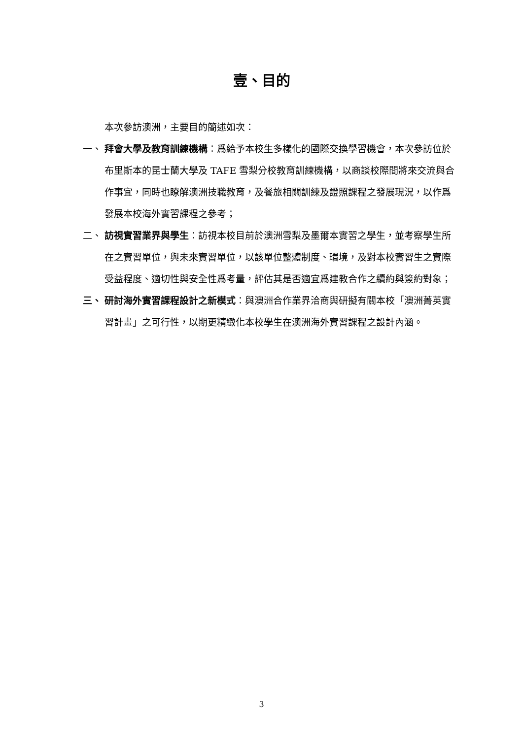壹、目的
本次參訪澳洲，主要目的簡述如次：
一、 拜會大學及教育訓練機構：爲給予本校生多樣化的國際交換學習機會，本次參訪位於布里斯本的昆士蘭大學及 TAFE 雪梨分校教育訓練機構，以商談校際間將來交流與合作事宜，同時也瞭解澳洲技職教育，及餐旅相關訓練及證照課程之發展現況，以作爲發展本校海外實習課程之參考；
二、 訪視實習業界與學生：訪視本校目前於澳洲雪梨及墨爾本實習之學生，並考察學生所在之實習單位，與未來實習單位，以該單位整體制度、環境，及對本校實習生之實際受益程度、適切性與安全性爲考量，評估其是否適宜爲建教合作之續約與簽約對象；
三、 研討海外實習課程設計之新模式：與澳洲合作業界洽商與研擬有關本校「澳洲菁英實習計畫」之可行性，以期更精緻化本校學生在澳洲海外實習課程之設計內涵。
3